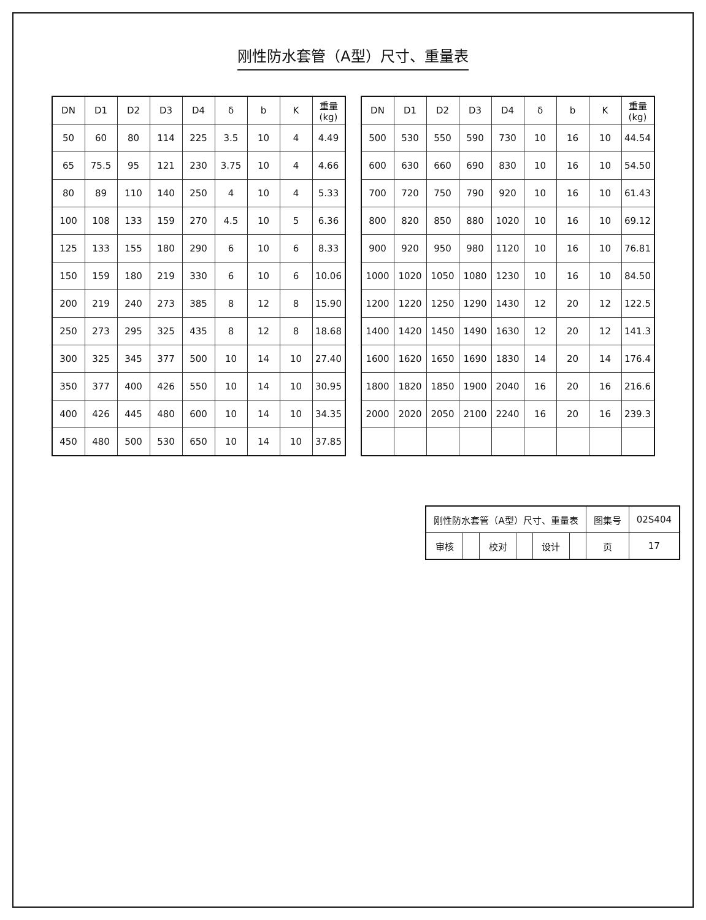刚性防水套管（A型）尺寸、重量表
| DN | D1 | D2 | D3 | D4 | δ | b | K | 重量(kg) |
| --- | --- | --- | --- | --- | --- | --- | --- | --- |
| 50 | 60 | 80 | 114 | 225 | 3.5 | 10 | 4 | 4.49 |
| 65 | 75.5 | 95 | 121 | 230 | 3.75 | 10 | 4 | 4.66 |
| 80 | 89 | 110 | 140 | 250 | 4 | 10 | 4 | 5.33 |
| 100 | 108 | 133 | 159 | 270 | 4.5 | 10 | 5 | 6.36 |
| 125 | 133 | 155 | 180 | 290 | 6 | 10 | 6 | 8.33 |
| 150 | 159 | 180 | 219 | 330 | 6 | 10 | 6 | 10.06 |
| 200 | 219 | 240 | 273 | 385 | 8 | 12 | 8 | 15.90 |
| 250 | 273 | 295 | 325 | 435 | 8 | 12 | 8 | 18.68 |
| 300 | 325 | 345 | 377 | 500 | 10 | 14 | 10 | 27.40 |
| 350 | 377 | 400 | 426 | 550 | 10 | 14 | 10 | 30.95 |
| 400 | 426 | 445 | 480 | 600 | 10 | 14 | 10 | 34.35 |
| 450 | 480 | 500 | 530 | 650 | 10 | 14 | 10 | 37.85 |
| DN | D1 | D2 | D3 | D4 | δ | b | K | 重量(kg) |
| --- | --- | --- | --- | --- | --- | --- | --- | --- |
| 500 | 530 | 550 | 590 | 730 | 10 | 16 | 10 | 44.54 |
| 600 | 630 | 660 | 690 | 830 | 10 | 16 | 10 | 54.50 |
| 700 | 720 | 750 | 790 | 920 | 10 | 16 | 10 | 61.43 |
| 800 | 820 | 850 | 880 | 1020 | 10 | 16 | 10 | 69.12 |
| 900 | 920 | 950 | 980 | 1120 | 10 | 16 | 10 | 76.81 |
| 1000 | 1020 | 1050 | 1080 | 1230 | 10 | 16 | 10 | 84.50 |
| 1200 | 1220 | 1250 | 1290 | 1430 | 12 | 20 | 12 | 122.5 |
| 1400 | 1420 | 1450 | 1490 | 1630 | 12 | 20 | 12 | 141.3 |
| 1600 | 1620 | 1650 | 1690 | 1830 | 14 | 20 | 14 | 176.4 |
| 1800 | 1820 | 1850 | 1900 | 2040 | 16 | 20 | 16 | 216.6 |
| 2000 | 2020 | 2050 | 2100 | 2240 | 16 | 20 | 16 | 239.3 |
| 刚性防水套管（A型）尺寸、重量表 | | | | | | 图集号 | 02S404 |
| 审核 | | 校对 | | 设计 | | 页 | 17 |